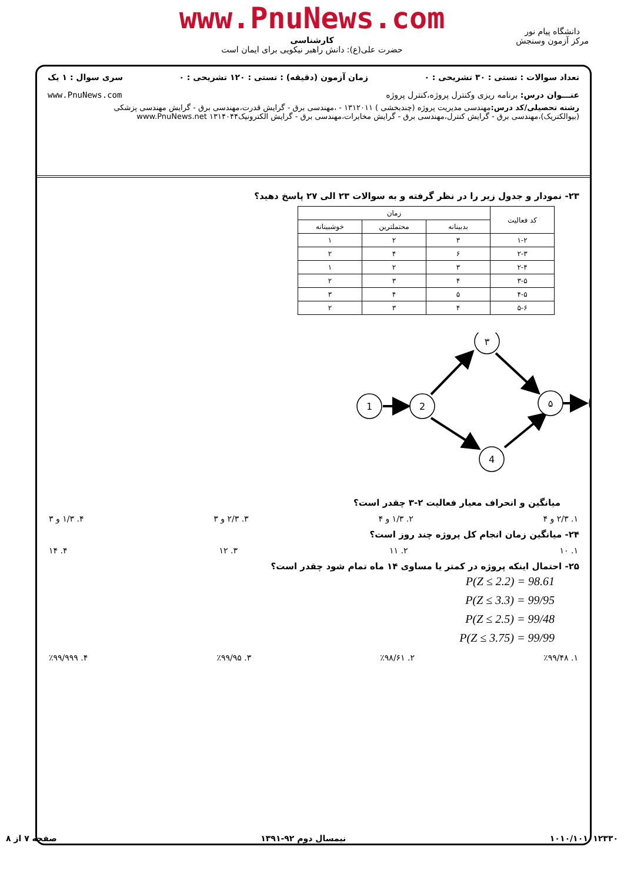www.PnuNews.com
کارشناسی
حضرت علی(ع): دانش راهبر نیکویی برای ایمان است
دانشگاه پیام نور
مرکز آزمون وسنجش
تعداد سوالات : تستی : ۳۰ تشریحی : ۰ زمان آزمون (دقیقه) : تستی : ۱۲۰ تشریحی : ۰ سری سوال : ۱ یک
عنـــوان درس: برنامه ریزی وکنترل پروژه،کنترل پروژه www.PnuNews.com
رشته تحصیلی/کد درس: مهندسی مدیریت پروژه (چندبخشی ) ۱۳۱۲۰۱۱ - ،مهندسی برق - گرایش قدرت،مهندسی برق - گرایش مهندسی پزشکی (بیوالکتریک)،مهندسی برق - گرایش کنترل،مهندسی برق - گرایش مخابرات،مهندسی برق - گرایش الکترونیک۱۳۱۴۰۴۴ www.PnuNews.net
۲۳- نمودار و جدول زیر را در نظر گرفته و به سوالات ۲۳ الی ۲۷ پاسخ دهید؟
| کد فعالیت | زمان | | |
| --- | --- | --- | --- |
| | بدبینانه | محتملترین | خوشبینانه |
| ۱-۲ | ۳ | ۲ | ۱ |
| ۲-۳ | ۶ | ۴ | ۲ |
| ۲-۴ | ۳ | ۲ | ۱ |
| ۳-۵ | ۴ | ۳ | ۲ |
| ۴-۵ | ۵ | ۴ | ۳ |
| ۵-۶ | ۴ | ۳ | ۲ |
1
2
۳
4
۵
میانگین و انحراف معیار فعالیت ۲-۳ چقدر است؟
۱. ۲/۳ و ۴ ۲. ۱/۳ و ۴ ۳. ۲/۳ و ۳ ۴. ۱/۳ و ۳
۲۴- میانگین زمان انجام کل پروژه چند روز است؟
۱. ۱۰ ۲. ۱۱ ۳. ۱۲ ۴. ۱۴
۲۵- احتمال اینکه پروژه در کمتر یا مساوی ۱۴ ماه تمام شود چقدر است؟
P(Z ≤ 2.2) = 98.61
P(Z ≤ 3.3) = 99/95
P(Z ≤ 2.5) = 99/48
P(Z ≤ 3.75) = 99/99
۱. ٪۹۹/۴۸ ۲. ٪۹۸/۶۱ ۳. ٪۹۹/۹۵ ۴. ٪۹۹/۹۹۹
۱۰۱۰/۱۰۱۰۱۲۳۳۰ نیمسال دوم ۹۲-۱۳۹۱ صفحه ۷ از ۸